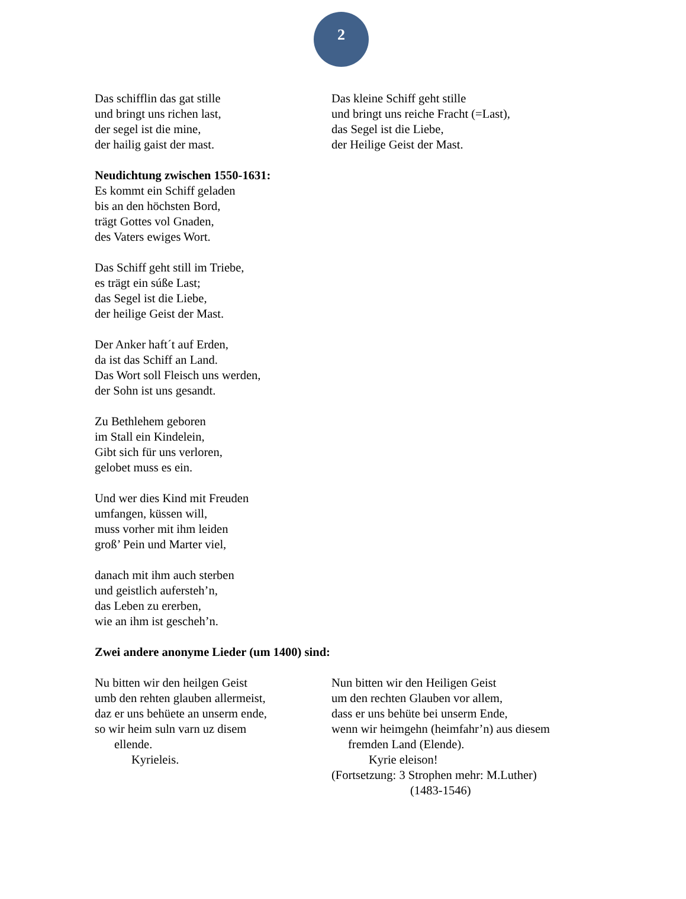2
Das schifflin das gat stille
und bringt uns richen last,
der segel ist die mine,
der hailig gaist der mast.
Das kleine Schiff geht stille
und bringt uns reiche Fracht (=Last),
das Segel ist die Liebe,
der Heilige Geist der Mast.
Neudichtung zwischen 1550-1631:
Es kommt ein Schiff geladen
bis an den höchsten Bord,
trägt Gottes vol Gnaden,
des Vaters ewiges Wort.
Das Schiff geht still im Triebe,
es trägt ein súße Last;
das Segel ist die Liebe,
der heilige Geist der Mast.
Der Anker haft´t auf Erden,
da ist das Schiff an Land.
Das Wort soll Fleisch uns werden,
der Sohn ist uns gesandt.
Zu Bethlehem geboren
im Stall ein Kindelein,
Gibt sich für uns verloren,
gelobet muss es ein.
Und wer dies Kind mit Freuden
umfangen, küssen will,
muss vorher mit ihm leiden
groß’ Pein und Marter viel,
danach mit ihm auch sterben
und geistlich aufersteh’n,
das Leben zu ererben,
wie an ihm ist gescheh’n.
Zwei andere anonyme Lieder (um 1400) sind:
Nu bitten wir den heilgen Geist
umb den rehten glauben allermeist,
daz er uns behüete an unserm ende,
so wir heim suln varn uz disem
ellende.
Kyrieleis.
Nun bitten wir den Heiligen Geist
um den rechten Glauben vor allem,
dass er uns behüte bei unserm Ende,
wenn wir heimgehn (heimfahr’n) aus diesem
fremden Land (Elende).
Kyrie eleison!
(Fortsetzung: 3 Strophen mehr: M.Luther)
(1483-1546)